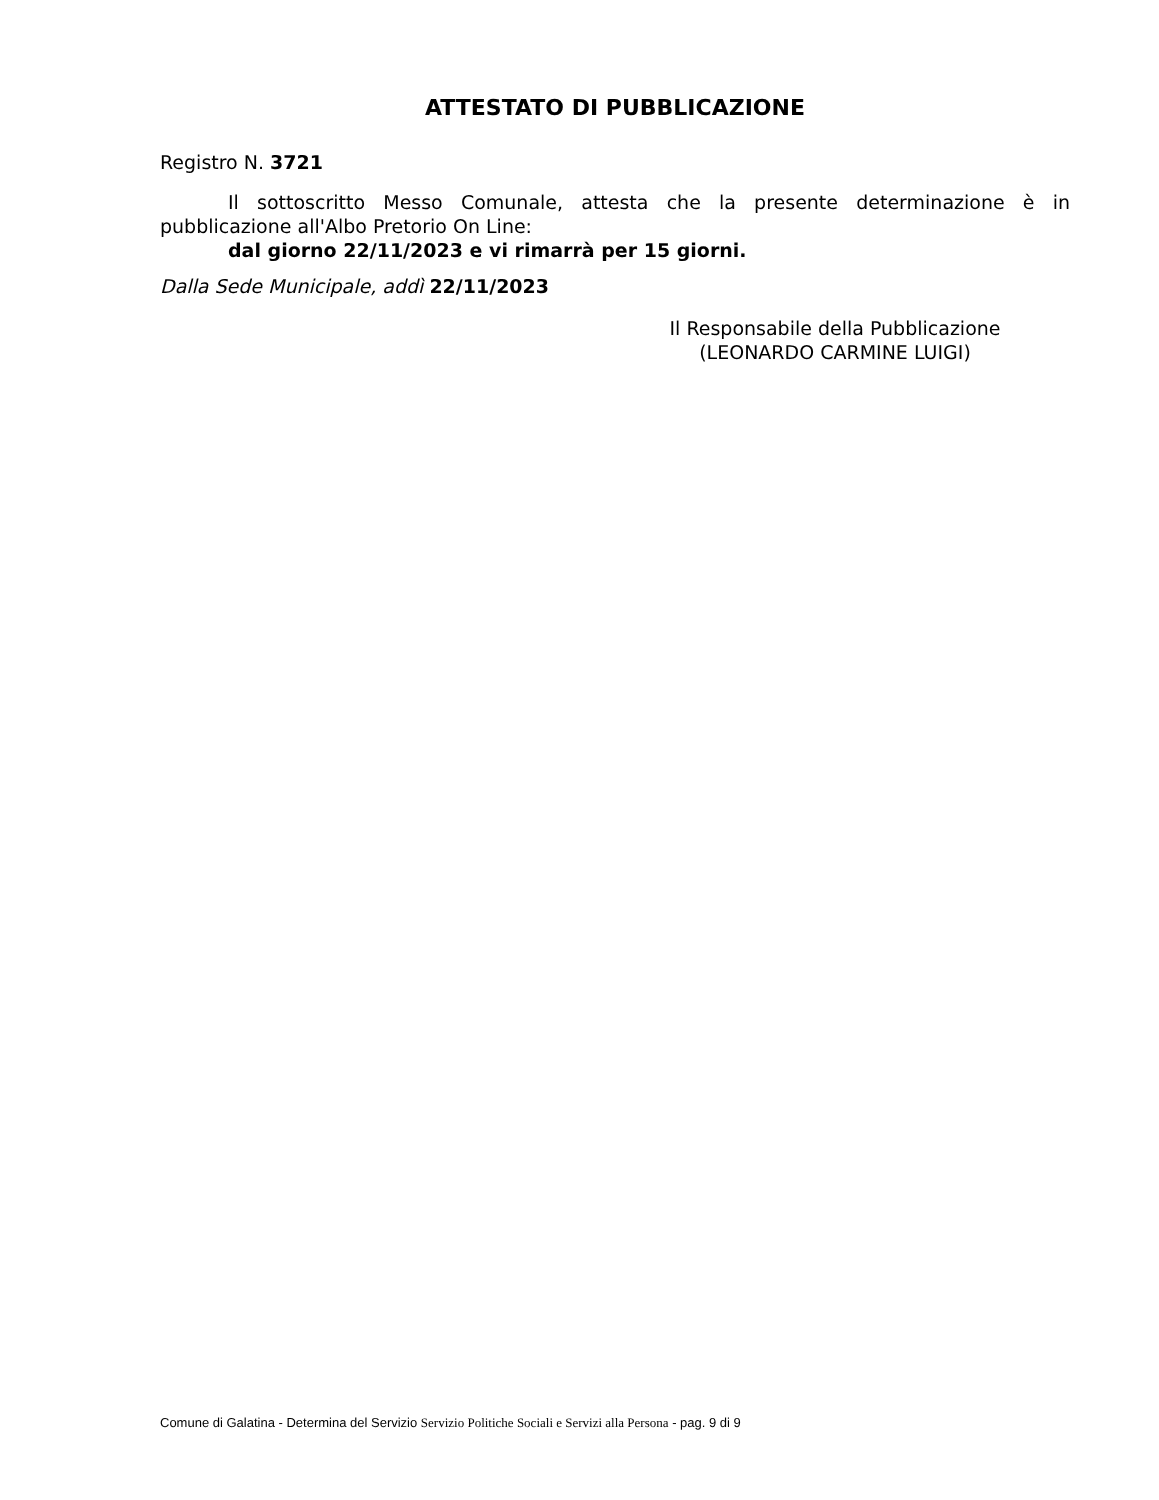ATTESTATO DI PUBBLICAZIONE
Registro N. 3721
Il sottoscritto Messo Comunale, attesta che la presente determinazione è in pubblicazione all'Albo Pretorio On Line:
dal giorno 22/11/2023 e vi rimarrà per 15 giorni.
Dalla Sede Municipale, addì 22/11/2023
Il Responsabile della Pubblicazione
(LEONARDO CARMINE LUIGI)
Comune di Galatina - Determina del Servizio Servizio Politiche Sociali e Servizi alla Persona - pag. 9 di 9